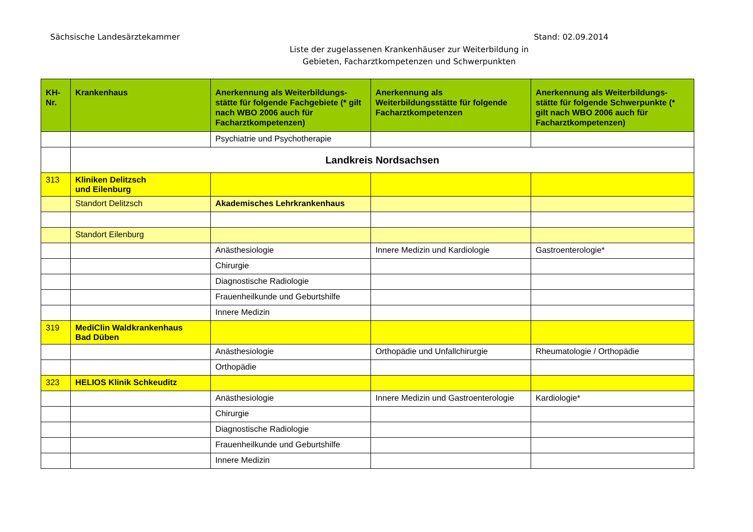Sächsische Landesärztekammer Stand: 02.09.2014
Liste der zugelassenen Krankenhäuser zur Weiterbildung in
Gebieten, Facharztkompetenzen und Schwerpunkten
| KH- Nr. | Krankenhaus | Anerkennung als Weiterbildungs-stätte für folgende Fachgebiete (* gilt nach WBO 2006 auch für Facharztkompetenzen) | Anerkennung als Weiterbildungsstätte für folgende Facharztkompetenzen | Anerkennung als Weiterbildungs-stätte für folgende Schwerpunkte (* gilt nach WBO 2006 auch für Facharztkompetenzen) |
| --- | --- | --- | --- | --- |
| | | Psychiatrie und Psychotherapie | | |
| | Landkreis Nordsachsen | | | |
| 313 | Kliniken Delitzsch und Eilenburg | | | |
| | Standort Delitzsch | Akademisches Lehrkrankenhaus | | |
| | Standort Eilenburg | | | |
| | | Anästhesiologie | Innere Medizin und Kardiologie | Gastroenterologie* |
| | | Chirurgie | | |
| | | Diagnostische Radiologie | | |
| | | Frauenheilkunde und Geburtshilfe | | |
| | | Innere Medizin | | |
| 319 | MediClin Waldkrankenhaus Bad Düben | | | |
| | | Anästhesiologie | Orthopädie und Unfallchirurgie | Rheumatologie / Orthopädie |
| | | Orthopädie | | |
| 323 | HELIOS Klinik Schkeuditz | | | |
| | | Anästhesiologie | Innere Medizin und Gastroenterologie | Kardiologie* |
| | | Chirurgie | | |
| | | Diagnostische Radiologie | | |
| | | Frauenheilkunde und Geburtshilfe | | |
| | | Innere Medizin | | |